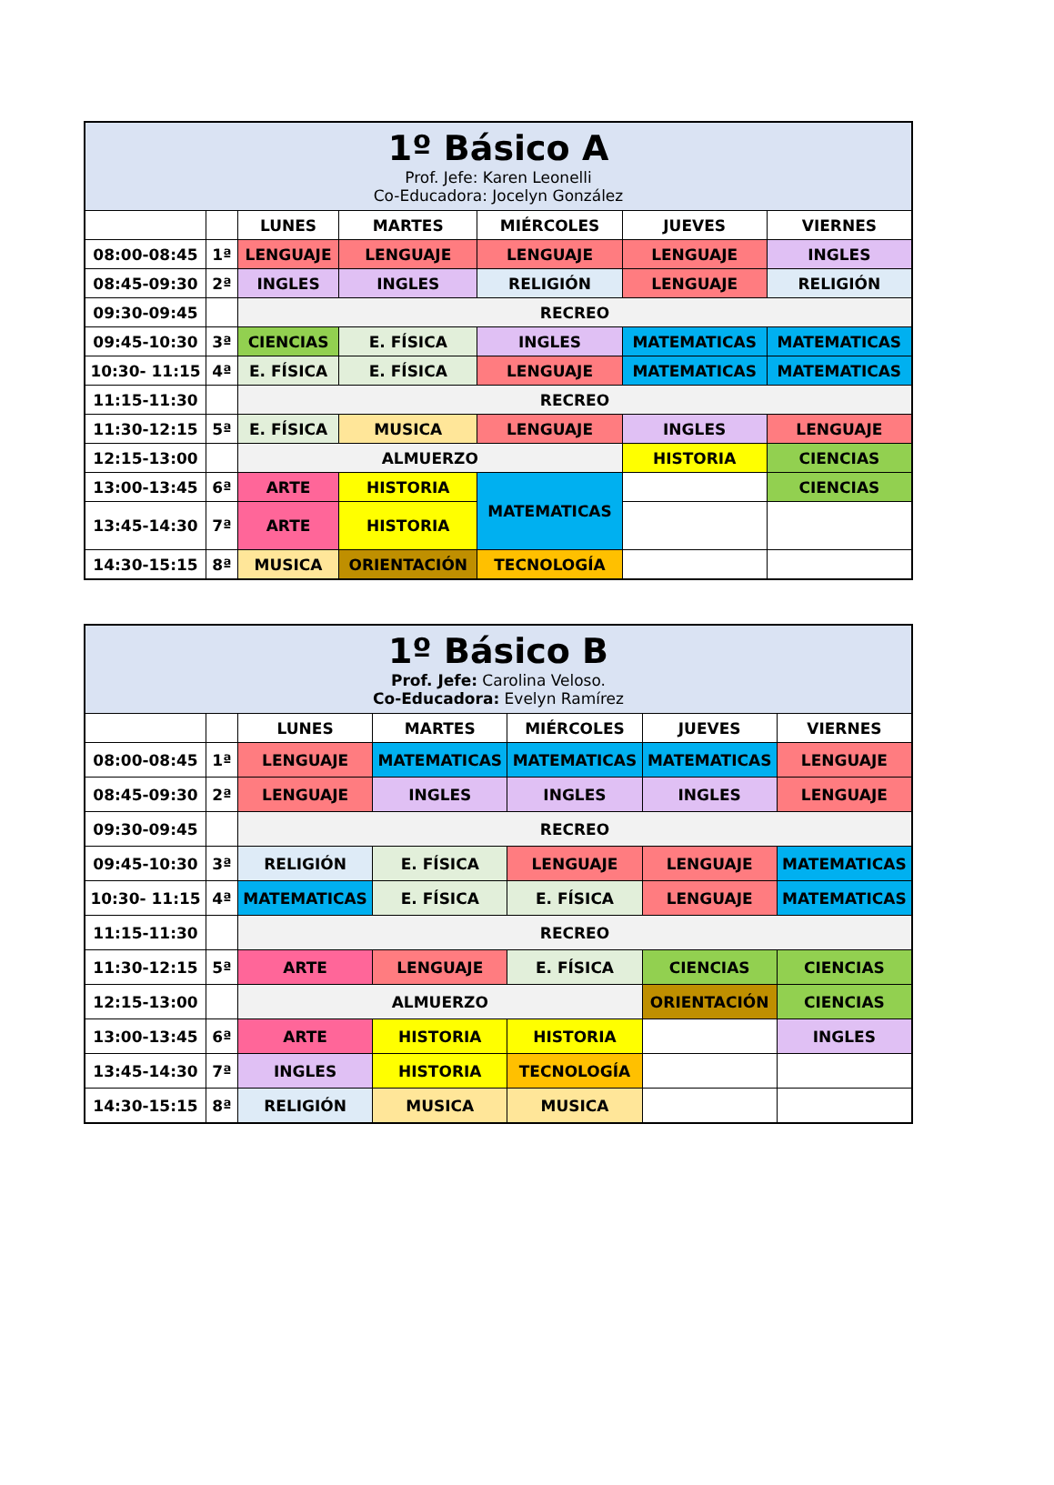| 1º Básico A Prof. Jefe: Karen Leonelli Co-Educadora: Jocelyn González | | | | | | |
| | | LUNES | MARTES | MIÉRCOLES | JUEVES | VIERNES |
| 08:00-08:45 | 1ª | LENGUAJE | LENGUAJE | LENGUAJE | LENGUAJE | INGLES |
| 08:45-09:30 | 2ª | INGLES | INGLES | RELIGIÓN | LENGUAJE | RELIGIÓN |
| 09:30-09:45 | | RECREO | | | | |
| 09:45-10:30 | 3ª | CIENCIAS | E. FÍSICA | INGLES | MATEMATICAS | MATEMATICAS |
| 10:30- 11:15 | 4ª | E. FÍSICA | E. FÍSICA | LENGUAJE | MATEMATICAS | MATEMATICAS |
| 11:15-11:30 | | RECREO | | | | |
| 11:30-12:15 | 5ª | E. FÍSICA | MUSICA | LENGUAJE | INGLES | LENGUAJE |
| 12:15-13:00 | | ALMUERZO | | | HISTORIA | CIENCIAS |
| 13:00-13:45 | 6ª | ARTE | HISTORIA | MATEMATICAS | | CIENCIAS |
| 13:45-14:30 | 7ª | ARTE | HISTORIA | | | |
| 14:30-15:15 | 8ª | MUSICA | ORIENTACIÓN | TECNOLOGÍA | | |
| 1º Básico B Prof. Jefe: Carolina Veloso. Co-Educadora: Evelyn Ramírez | | | | | | |
| | | LUNES | MARTES | MIÉRCOLES | JUEVES | VIERNES |
| 08:00-08:45 | 1ª | LENGUAJE | MATEMATICAS | MATEMATICAS | MATEMATICAS | LENGUAJE |
| 08:45-09:30 | 2ª | LENGUAJE | INGLES | INGLES | INGLES | LENGUAJE |
| 09:30-09:45 | | RECREO | | | | |
| 09:45-10:30 | 3ª | RELIGIÓN | E. FÍSICA | LENGUAJE | LENGUAJE | MATEMATICAS |
| 10:30- 11:15 | 4ª | MATEMATICAS | E. FÍSICA | E. FÍSICA | LENGUAJE | MATEMATICAS |
| 11:15-11:30 | | RECREO | | | | |
| 11:30-12:15 | 5ª | ARTE | LENGUAJE | E. FÍSICA | CIENCIAS | CIENCIAS |
| 12:15-13:00 | | ALMUERZO | | | ORIENTACIÓN | CIENCIAS |
| 13:00-13:45 | 6ª | ARTE | HISTORIA | HISTORIA | | INGLES |
| 13:45-14:30 | 7ª | INGLES | HISTORIA | TECNOLOGÍA | | |
| 14:30-15:15 | 8ª | RELIGIÓN | MUSICA | MUSICA | | |